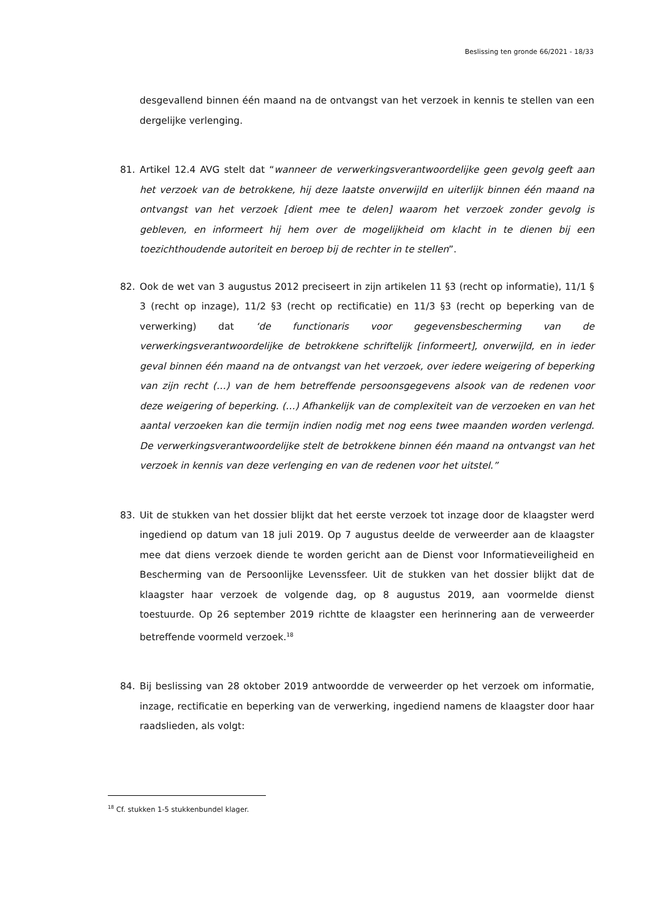Beslissing ten gronde 66/2021 - 18/33
desgevallend binnen één maand na de ontvangst van het verzoek in kennis te stellen van een dergelijke verlenging.
81. Artikel 12.4 AVG stelt dat “wanneer de verwerkingsverantwoordelijke geen gevolg geeft aan het verzoek van de betrokkene, hij deze laatste onverwijld en uiterlijk binnen één maand na ontvangst van het verzoek [dient mee te delen] waarom het verzoek zonder gevolg is gebleven, en informeert hij hem over de mogelijkheid om klacht in te dienen bij een toezichthoudende autoriteit en beroep bij de rechter in te stellen”.
82. Ook de wet van 3 augustus 2012 preciseert in zijn artikelen 11 §3 (recht op informatie), 11/1 § 3 (recht op inzage), 11/2 §3 (recht op rectificatie) en 11/3 §3 (recht op beperking van de verwerking) dat ‘de functionaris voor gegevensbescherming van de verwerkingsverantwoordelijke de betrokkene schriftelijk [informeert], onverwijld, en in ieder geval binnen één maand na de ontvangst van het verzoek, over iedere weigering of beperking van zijn recht (…) van de hem betreffende persoonsgegevens alsook van de redenen voor deze weigering of beperking. (…) Afhankelijk van de complexiteit van de verzoeken en van het aantal verzoeken kan die termijn indien nodig met nog eens twee maanden worden verlengd. De verwerkingsverantwoordelijke stelt de betrokkene binnen één maand na ontvangst van het verzoek in kennis van deze verlenging en van de redenen voor het uitstel.”
83. Uit de stukken van het dossier blijkt dat het eerste verzoek tot inzage door de klaagster werd ingediend op datum van 18 juli 2019. Op 7 augustus deelde de verweerder aan de klaagster mee dat diens verzoek diende te worden gericht aan de Dienst voor Informatieveiligheid en Bescherming van de Persoonlijke Levenssfeer. Uit de stukken van het dossier blijkt dat de klaagster haar verzoek de volgende dag, op 8 augustus 2019, aan voormelde dienst toestuurde. Op 26 september 2019 richtte de klaagster een herinnering aan de verweerder betreffende voormeld verzoek.<sup>18</sup>
84. Bij beslissing van 28 oktober 2019 antwoordde de verweerder op het verzoek om informatie, inzage, rectificatie en beperking van de verwerking, ingediend namens de klaagster door haar raadslieden, als volgt:
<sup>18</sup> Cf. stukken 1-5 stukkenbundel klager.